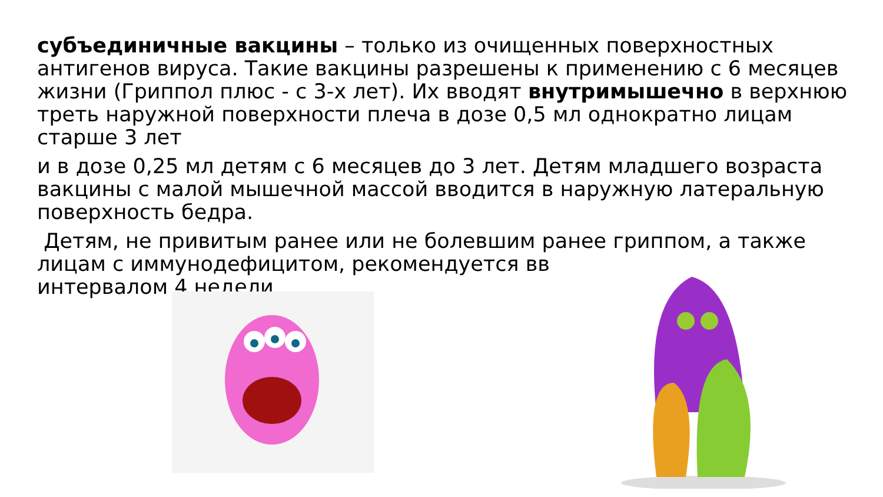субъединичные вакцины – только из очищенных поверхностных антигенов вируса. Такие вакцины разрешены к применению с 6 месяцев жизни (Гриппол плюс - с 3-х лет). Их вводят внутримышечно в верхнюю треть наружной поверхности плеча в дозе 0,5 мл однократно лицам старше 3 лет
и в дозе 0,25 мл детям с 6 месяцев до 3 лет. Детям младшего возраста вакцины с малой мышечной массой вводится в наружную латеральную поверхность бедра.
Детям, не привитым ранее или не болевшим ранее гриппом, а также лицам с иммунодефицитом, рекомендуется вв
интервалом 4 недели